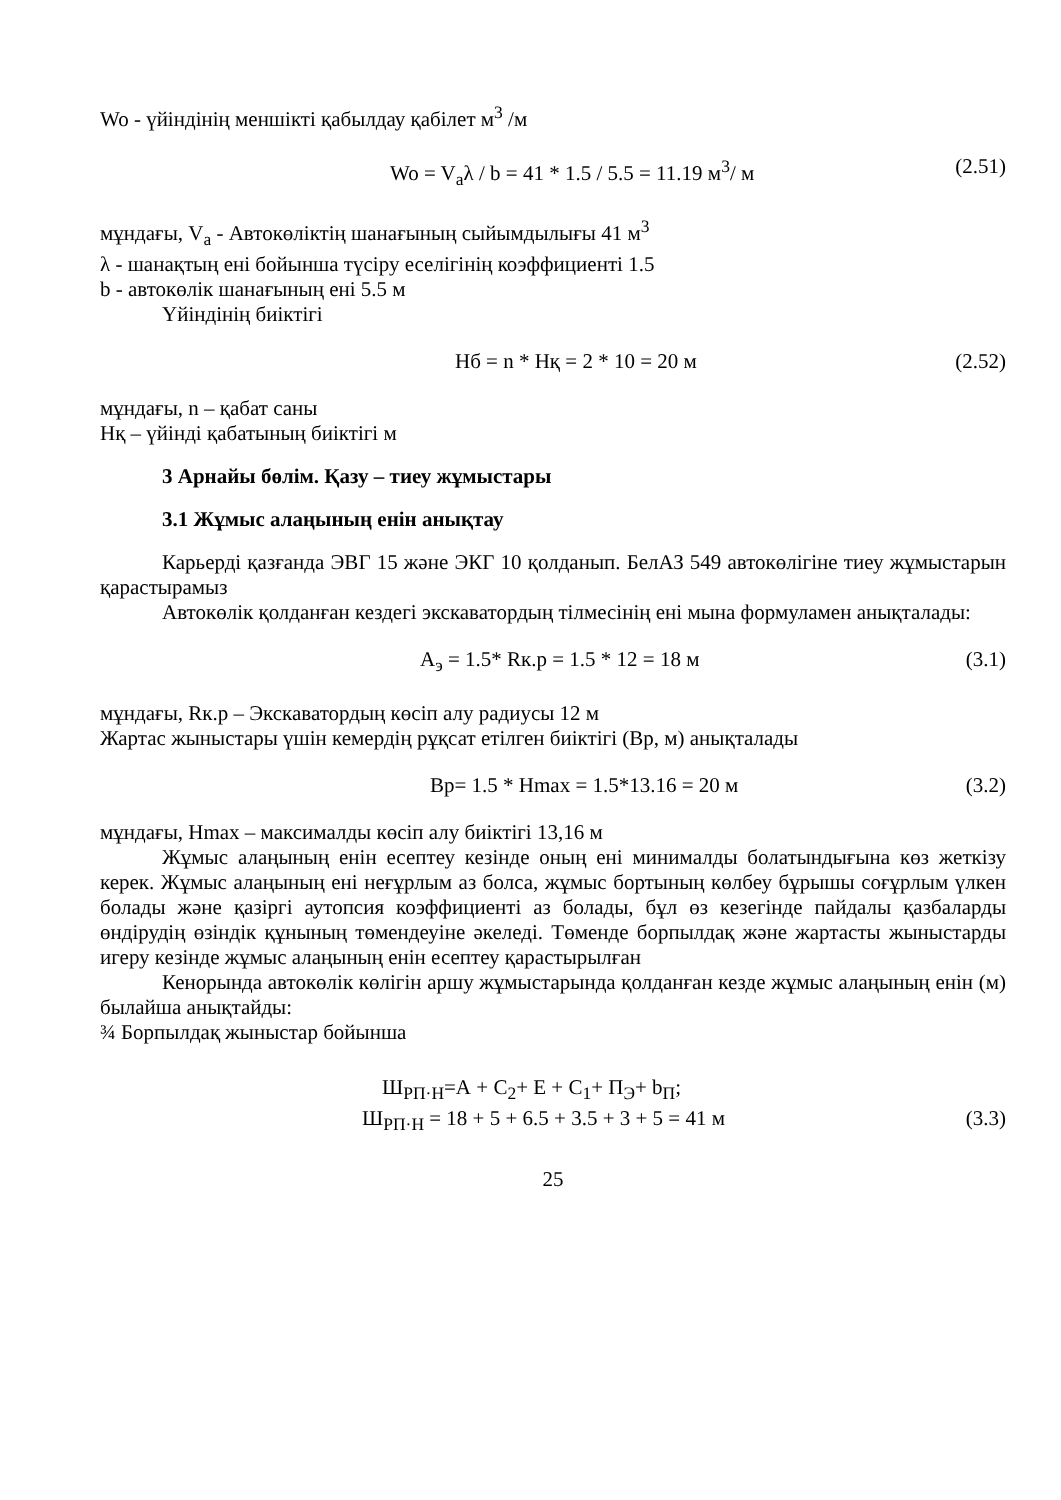Wo - үйіндінің меншікті қабылдау қабілет м<sup>3</sup> /м
Wo = V<sub>a</sub>λ / b = 41 * 1.5 / 5.5 = 11.19 м<sup>3</sup>/ м
(2.51)
мұндағы, V<sub>a</sub> - Автокөліктің шанағының сыйымдылығы 41 м<sup>3</sup>
λ - шанақтың ені бойынша түсіру еселігінің коэффициенті 1.5
b - автокөлік шанағының ені 5.5 м
Үйіндінің биіктігі
Нб = n * Нқ = 2 * 10 = 20 м (2.52)
мұндағы, n – қабат саны
Нқ – үйінді қабатының биіктігі м
3 Арнайы бөлім. Қазу – тиеу жұмыстары
3.1 Жұмыс алаңының енін анықтау
Карьерді қазғанда ЭВГ 15 және ЭКГ 10 қолданып. БелАЗ 549 автокөлігіне тиеу жұмыстарын қарастырамыз
Автокөлік қолданған кездегі экскаватордың тілмесінің ені мына формуламен анықталады:
А<sub>э</sub> = 1.5* Rк.р = 1.5 * 12 = 18 м
(3.1)
мұндағы, Rк.р – Экскаватордың көсіп алу радиусы 12 м
Жартас жыныстары үшін кемердің рұқсат етілген биіктігі (Вр, м) анықталады
Вр= 1.5 * Hmax = 1.5*13.16 = 20 м
(3.2)
мұндағы, Hmax – максималды көсіп алу биіктігі 13,16 м
Жұмыс алаңының енін есептеу кезінде оның ені минималды болатындығына көз жеткізу керек. Жұмыс алаңының ені неғұрлым аз болса, жұмыс бортының көлбеу бұрышы соғұрлым үлкен болады және қазіргі аутопсия коэффициенті аз болады, бұл өз кезегінде пайдалы қазбаларды өндірудің өзіндік құнының төмендеуіне әкеледі. Төменде борпылдақ және жартасты жыныстарды игеру кезінде жұмыс алаңының енін есептеу қарастырылған
Кенорында автокөлік көлігін аршу жұмыстарында қолданған кезде жұмыс алаңының енін (м) былайша анықтайды:
¾ Борпылдақ жыныстар бойынша
Ш<sub>РП·Н</sub>=А + С<sub>2</sub>+ Е + С<sub>1</sub>+ П<sub>Э</sub>+ b<sub>П</sub>;
Ш<sub>РП·Н</sub> = 18 + 5 + 6.5 + 3.5 + 3 + 5 = 41 м
(3.3)
25